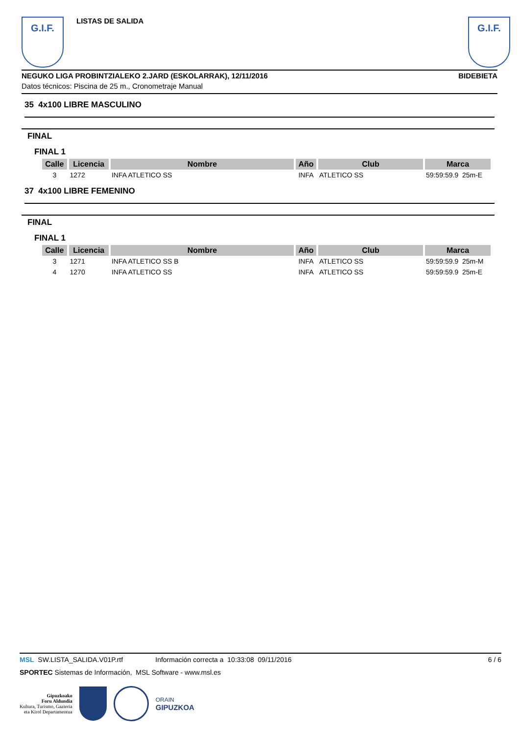G.I.F.
LISTAS DE SALIDA
G.I.F.
NEGUKO LIGA PROBINTZIALEKO 2.JARD (ESKOLARRAK), 12/11/2016 BIDEBIETA
Datos técnicos: Piscina de 25 m., Cronometraje Manual
35 4x100 LIBRE MASCULINO
FINAL
FINAL 1
| Calle | Licencia | Nombre | Año | Club | Marca |
| --- | --- | --- | --- | --- | --- |
| 3 | 1272 | INFA ATLETICO SS | INFA | ATLETICO SS | 59:59:59.9 25m-E |
37 4x100 LIBRE FEMENINO
FINAL
FINAL 1
| Calle | Licencia | Nombre | Año | Club | Marca |
| --- | --- | --- | --- | --- | --- |
| 3 | 1271 | INFA ATLETICO SS B | INFA | ATLETICO SS | 59:59:59.9 25m-M |
| 4 | 1270 | INFA ATLETICO SS | INFA | ATLETICO SS | 59:59:59.9 25m-E |
MSL SW.LISTA_SALIDA.V01P.rtf Información correcta a 10:33:08 09/11/2016 6 / 6
SPORTEC Sistemas de Información, MSL Software - www.msl.es
Gipuzkoako
Foru Aldundia
Kultura, Turismo, Gazteria
eta Kirol Departamentua
ORAIN
GIPUZKOA